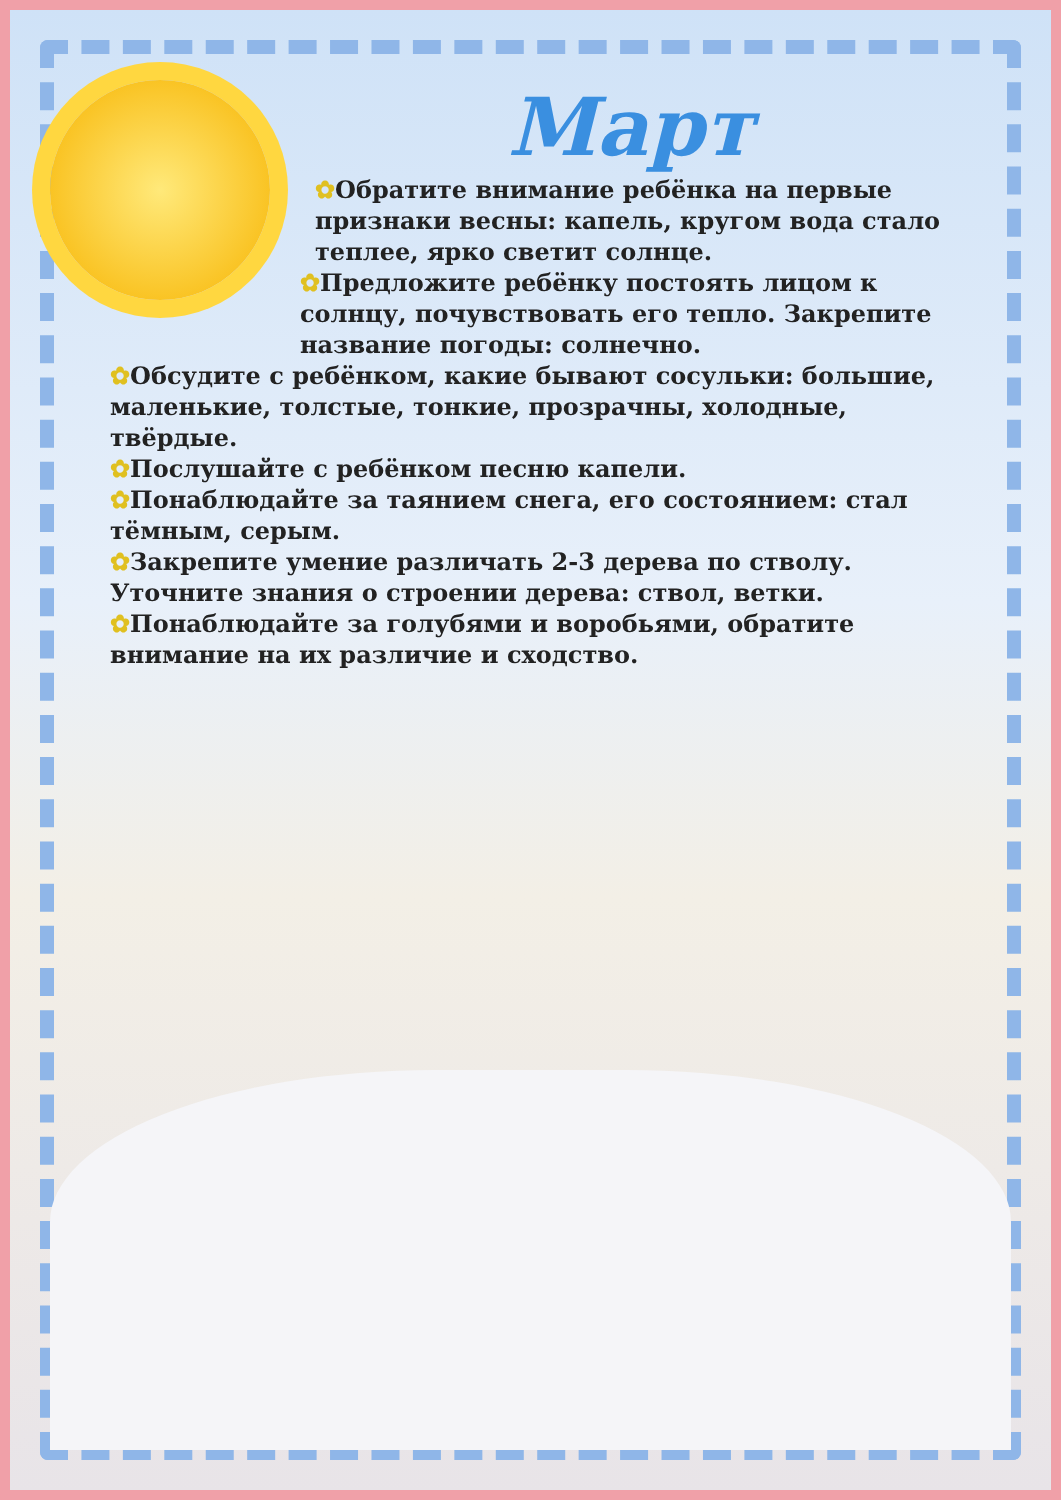Март
✿Обратите внимание ребёнка на первые признаки весны: капель, кругом вода стало теплее, ярко светит солнце.
✿Предложите ребёнку постоять лицом к солнцу, почувствовать его тепло. Закрепите название погоды: солнечно.
✿Обсудите с ребёнком, какие бывают сосульки: большие, маленькие, толстые, тонкие, прозрачны, холодные, твёрдые.
✿Послушайте с ребёнком песню капели.
✿Понаблюдайте за таянием снега, его состоянием: стал тёмным, серым.
✿Закрепите умение различать 2-3 дерева по стволу. Уточните знания о строении дерева: ствол, ветки.
✿Понаблюдайте за голубями и воробьями, обратите внимание на их различие и сходство.